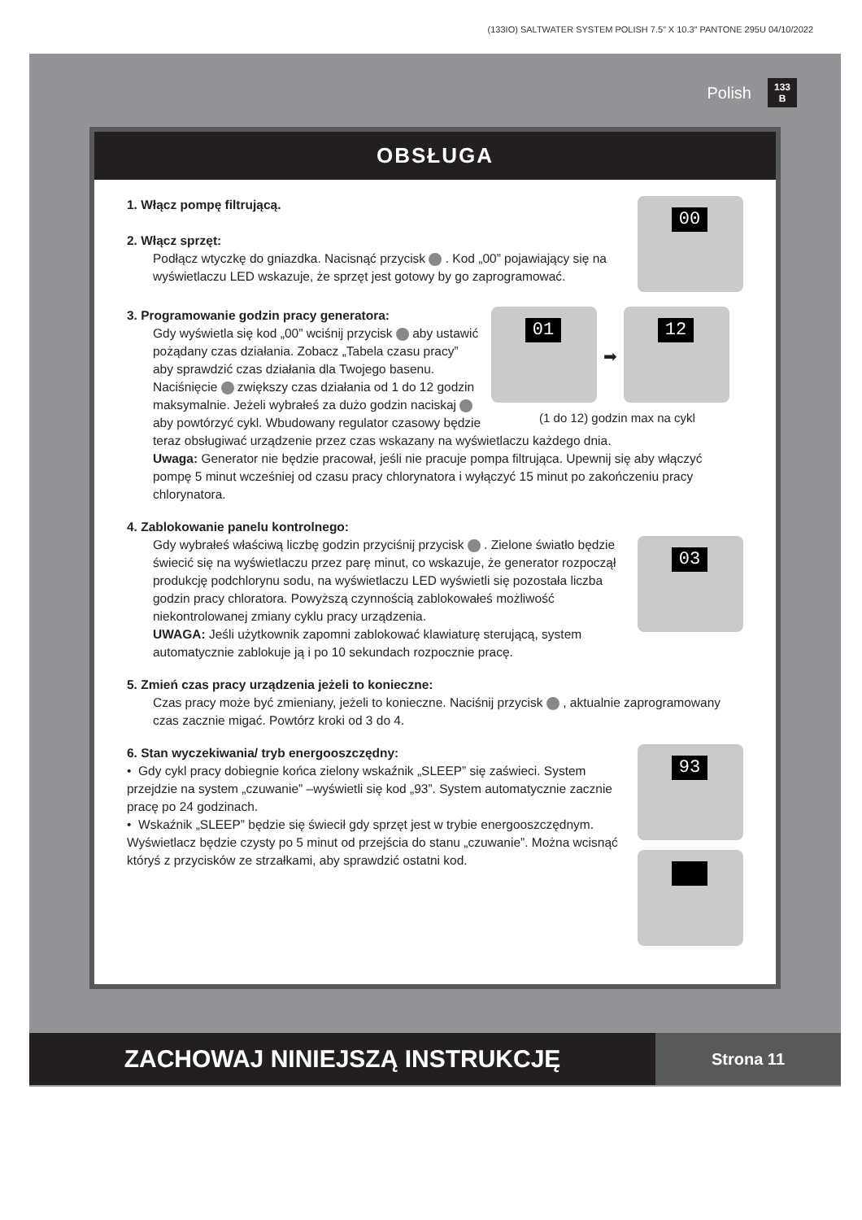(133IO) SALTWATER SYSTEM POLISH 7.5” X 10.3” PANTONE 295U 04/10/2022
Polish 133
B
OBSŁUGA
00
1. Włącz pompę filtrującą.
2. Włącz sprzęt:
Podłącz wtyczkę do gniazdka. Nacisnąć przycisk . Kod „00” pojawiający się na wyświetlaczu LED wskazuje, że sprzęt jest gotowy by go zaprogramować.
01
➡
12
(1 do 12) godzin max na cykl
3. Programowanie godzin pracy generatora:
Gdy wyświetla się kod „00” wciśnij przycisk aby ustawić pożądany czas działania. Zobacz „Tabela czasu pracy” aby sprawdzić czas działania dla Twojego basenu. Naciśnięcie zwiększy czas działania od 1 do 12 godzin maksymalnie. Jeżeli wybrałeś za dużo godzin naciskaj aby powtórzyć cykl. Wbudowany regulator czasowy będzie teraz obsługiwać urządzenie przez czas wskazany na wyświetlaczu każdego dnia.
Uwaga: Generator nie będzie pracował, jeśli nie pracuje pompa filtrująca. Upewnij się aby włączyć pompę 5 minut wcześniej od czasu pracy chlorynatora i wyłączyć 15 minut po zakończeniu pracy chlorynatora.
4. Zablokowanie panelu kontrolnego:
03
Gdy wybrałeś właściwą liczbę godzin przyciśnij przycisk . Zielone światło będzie świecić się na wyświetlaczu przez parę minut, co wskazuje, że generator rozpoczął produkcję podchlorynu sodu, na wyświetlaczu LED wyświetli się pozostała liczba godzin pracy chloratora. Powyższą czynnością zablokowałeś możliwość niekontrolowanej zmiany cyklu pracy urządzenia.
UWAGA: Jeśli użytkownik zapomni zablokować klawiaturę sterującą, system automatycznie zablokuje ją i po 10 sekundach rozpocznie pracę.
5. Zmień czas pracy urządzenia jeżeli to konieczne:
Czas pracy może być zmieniany, jeżeli to konieczne. Naciśnij przycisk , aktualnie zaprogramowany czas zacznie migać. Powtórz kroki od 3 do 4.
93
6. Stan wyczekiwania/ tryb energooszczędny:
• Gdy cykl pracy dobiegnie końca zielony wskaźnik „SLEEP” się zaświeci. System przejdzie na system „czuwanie” –wyświetli się kod „93”. System automatycznie zacznie pracę po 24 godzinach.
• Wskaźnik „SLEEP” będzie się świecił gdy sprzęt jest w trybie energooszczędnym. Wyświetlacz będzie czysty po 5 minut od przejścia do stanu „czuwanie”. Można wcisnąć któryś z przycisków ze strzałkami, aby sprawdzić ostatni kod.
ZACHOWAJ NINIEJSZĄ INSTRUKCJĘ
Strona 11